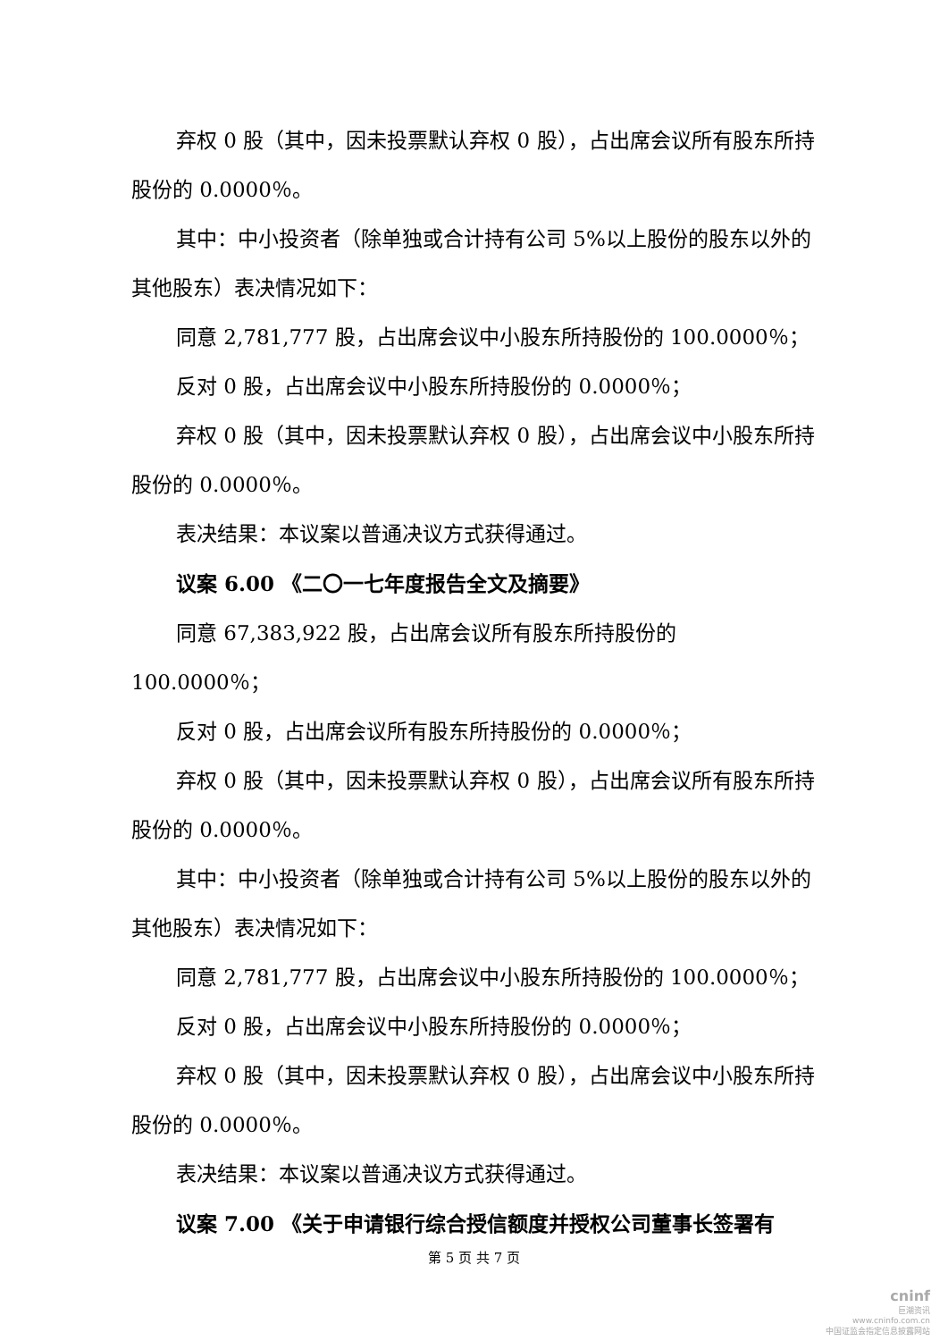弃权 0 股（其中，因未投票默认弃权 0 股），占出席会议所有股东所持股份的 0.0000％。
其中：中小投资者（除单独或合计持有公司 5%以上股份的股东以外的其他股东）表决情况如下：
同意 2,781,777 股，占出席会议中小股东所持股份的 100.0000％；
反对 0 股，占出席会议中小股东所持股份的 0.0000％；
弃权 0 股（其中，因未投票默认弃权 0 股），占出席会议中小股东所持股份的 0.0000％。
表决结果：本议案以普通决议方式获得通过。
议案 6.00 《二〇一七年度报告全文及摘要》
同意 67,383,922 股，占出席会议所有股东所持股份的 100.0000％；
反对 0 股，占出席会议所有股东所持股份的 0.0000％；
弃权 0 股（其中，因未投票默认弃权 0 股），占出席会议所有股东所持股份的 0.0000％。
其中：中小投资者（除单独或合计持有公司 5%以上股份的股东以外的其他股东）表决情况如下：
同意 2,781,777 股，占出席会议中小股东所持股份的 100.0000％；
反对 0 股，占出席会议中小股东所持股份的 0.0000％；
弃权 0 股（其中，因未投票默认弃权 0 股），占出席会议中小股东所持股份的 0.0000％。
表决结果：本议案以普通决议方式获得通过。
议案 7.00 《关于申请银行综合授信额度并授权公司董事长签署有
第 5 页 共 7 页
cninf
巨潮资讯
www.cninfo.com.cn
中国证监会指定信息披露网站